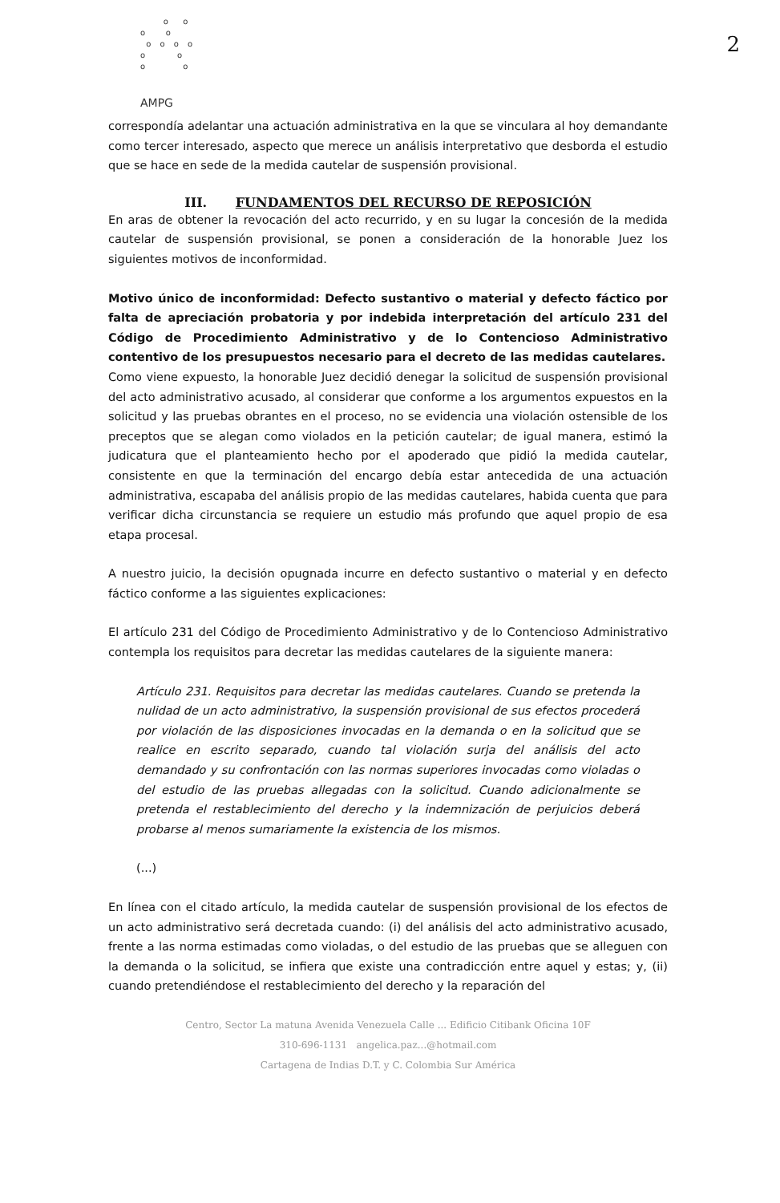2
o o
o o
o o o o
o o
o o
AMPG
correspondía adelantar una actuación administrativa en la que se vinculara al hoy demandante como tercer interesado, aspecto que merece un análisis interpretativo que desborda el estudio que se hace en sede de la medida cautelar de suspensión provisional.
III. FUNDAMENTOS DEL RECURSO DE REPOSICIÓN
En aras de obtener la revocación del acto recurrido, y en su lugar la concesión de la medida cautelar de suspensión provisional, se ponen a consideración de la honorable Juez los siguientes motivos de inconformidad.
Motivo único de inconformidad: Defecto sustantivo o material y defecto fáctico por falta de apreciación probatoria y por indebida interpretación del artículo 231 del Código de Procedimiento Administrativo y de lo Contencioso Administrativo contentivo de los presupuestos necesario para el decreto de las medidas cautelares.
Como viene expuesto, la honorable Juez decidió denegar la solicitud de suspensión provisional del acto administrativo acusado, al considerar que conforme a los argumentos expuestos en la solicitud y las pruebas obrantes en el proceso, no se evidencia una violación ostensible de los preceptos que se alegan como violados en la petición cautelar; de igual manera, estimó la judicatura que el planteamiento hecho por el apoderado que pidió la medida cautelar, consistente en que la terminación del encargo debía estar antecedida de una actuación administrativa, escapaba del análisis propio de las medidas cautelares, habida cuenta que para verificar dicha circunstancia se requiere un estudio más profundo que aquel propio de esa etapa procesal.
A nuestro juicio, la decisión opugnada incurre en defecto sustantivo o material y en defecto fáctico conforme a las siguientes explicaciones:
El artículo 231 del Código de Procedimiento Administrativo y de lo Contencioso Administrativo contempla los requisitos para decretar las medidas cautelares de la siguiente manera:
Artículo 231. Requisitos para decretar las medidas cautelares. Cuando se pretenda la nulidad de un acto administrativo, la suspensión provisional de sus efectos procederá por violación de las disposiciones invocadas en la demanda o en la solicitud que se realice en escrito separado, cuando tal violación surja del análisis del acto demandado y su confrontación con las normas superiores invocadas como violadas o del estudio de las pruebas allegadas con la solicitud. Cuando adicionalmente se pretenda el restablecimiento del derecho y la indemnización de perjuicios deberá probarse al menos sumariamente la existencia de los mismos.
(...)
En línea con el citado artículo, la medida cautelar de suspensión provisional de los efectos de un acto administrativo será decretada cuando: (i) del análisis del acto administrativo acusado, frente a las norma estimadas como violadas, o del estudio de las pruebas que se alleguen con la demanda o la solicitud, se infiera que existe una contradicción entre aquel y estas; y, (ii) cuando pretendiéndose el restablecimiento del derecho y la reparación del
Centro, Sector La matuna Avenida Venezuela Calle ... Edificio Citibank Oficina 10F
310-696-1131 angelica.paz...@hotmail.com
Cartagena de Indias D.T. y C. Colombia Sur América